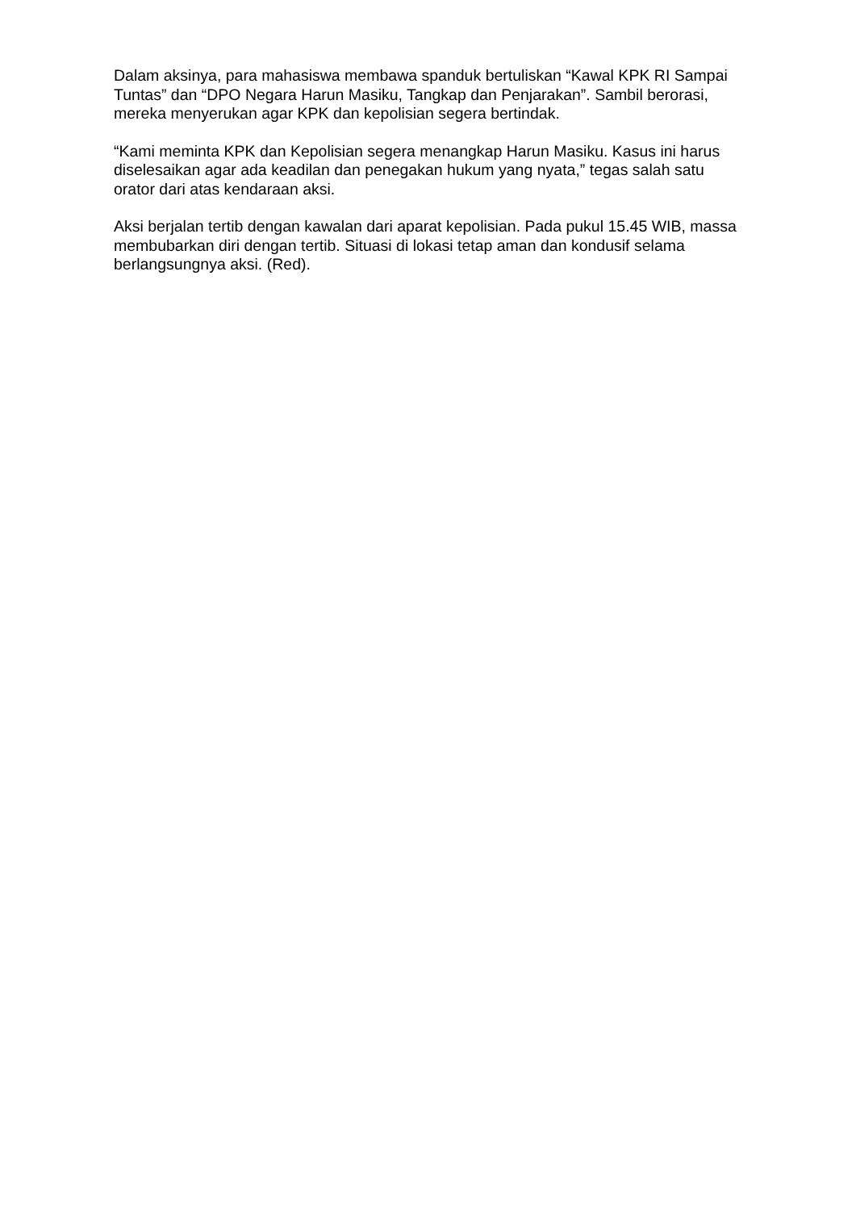Dalam aksinya, para mahasiswa membawa spanduk bertuliskan “Kawal KPK RI Sampai Tuntas” dan “DPO Negara Harun Masiku, Tangkap dan Penjarakan”. Sambil berorasi, mereka menyerukan agar KPK dan kepolisian segera bertindak.
“Kami meminta KPK dan Kepolisian segera menangkap Harun Masiku. Kasus ini harus diselesaikan agar ada keadilan dan penegakan hukum yang nyata,” tegas salah satu orator dari atas kendaraan aksi.
Aksi berjalan tertib dengan kawalan dari aparat kepolisian. Pada pukul 15.45 WIB, massa membubarkan diri dengan tertib. Situasi di lokasi tetap aman dan kondusif selama berlangsungnya aksi. (Red).